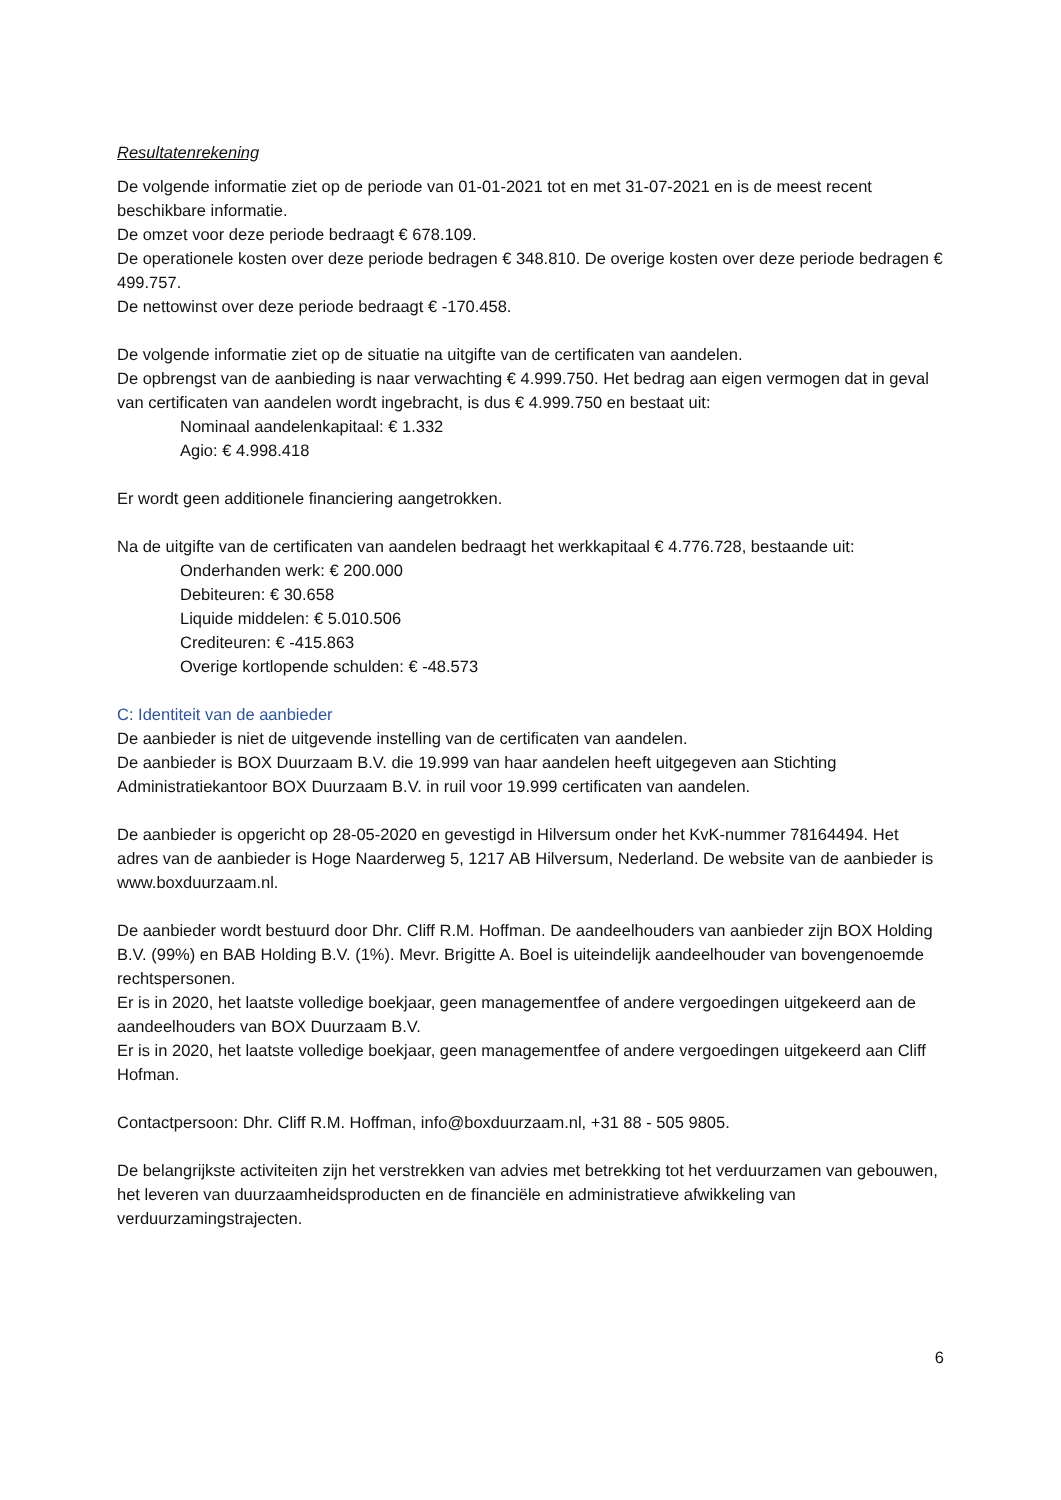Resultatenrekening
De volgende informatie ziet op de periode van 01-01-2021 tot en met 31-07-2021 en is de meest recent beschikbare informatie.
De omzet voor deze periode bedraagt € 678.109.
De operationele kosten over deze periode bedragen € 348.810. De overige kosten over deze periode bedragen € 499.757.
De nettowinst over deze periode bedraagt € -170.458.
De volgende informatie ziet op de situatie na uitgifte van de certificaten van aandelen.
De opbrengst van de aanbieding is naar verwachting € 4.999.750. Het bedrag aan eigen vermogen dat in geval van certificaten van aandelen wordt ingebracht, is dus € 4.999.750 en bestaat uit:
Nominaal aandelenkapitaal: € 1.332
Agio: € 4.998.418
Er wordt geen additionele financiering aangetrokken.
Na de uitgifte van de certificaten van aandelen bedraagt het werkkapitaal € 4.776.728, bestaande uit:
Onderhanden werk: € 200.000
Debiteuren: € 30.658
Liquide middelen: € 5.010.506
Crediteuren: € -415.863
Overige kortlopende schulden: € -48.573
C: Identiteit van de aanbieder
De aanbieder is niet de uitgevende instelling van de certificaten van aandelen.
De aanbieder is BOX Duurzaam B.V. die 19.999 van haar aandelen heeft uitgegeven aan Stichting Administratiekantoor BOX Duurzaam B.V. in ruil voor 19.999 certificaten van aandelen.
De aanbieder is opgericht op 28-05-2020 en gevestigd in Hilversum onder het KvK-nummer 78164494. Het adres van de aanbieder is Hoge Naarderweg 5, 1217 AB Hilversum, Nederland. De website van de aanbieder is www.boxduurzaam.nl.
De aanbieder wordt bestuurd door Dhr. Cliff R.M. Hoffman. De aandeelhouders van aanbieder zijn BOX Holding B.V. (99%) en BAB Holding B.V. (1%). Mevr. Brigitte A. Boel is uiteindelijk aandeelhouder van bovengenoemde rechtspersonen.
Er is in 2020, het laatste volledige boekjaar, geen managementfee of andere vergoedingen uitgekeerd aan de aandeelhouders van BOX Duurzaam B.V.
Er is in 2020, het laatste volledige boekjaar, geen managementfee of andere vergoedingen uitgekeerd aan Cliff Hofman.
Contactpersoon: Dhr. Cliff R.M. Hoffman, info@boxduurzaam.nl, +31 88 - 505 9805.
De belangrijkste activiteiten zijn het verstrekken van advies met betrekking tot het verduurzamen van gebouwen, het leveren van duurzaamheidsproducten en de financiële en administratieve afwikkeling van verduurzamingstrajecten.
6